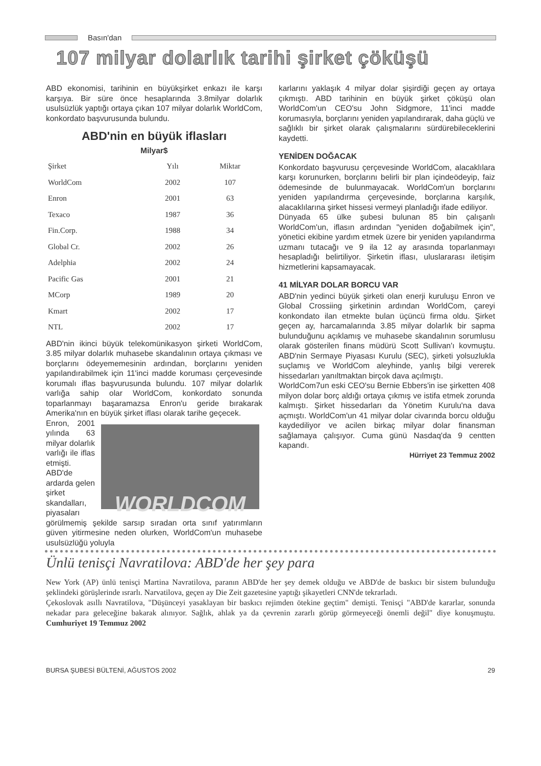Basın'dan
107 milyar dolarlık tarihi şirket çöküşü
ABD ekonomisi, tarihinin en büyükşirket enkazı ile karşı karşıya. Bir süre önce hesaplarında 3.8milyar dolarlık usulsüzlük yaptığı ortaya çıkan 107 milyar dolarlık WorldCom, konkordato başvurusunda bulundu.
ABD'nin en büyük iflasları
Milyar$
| Şirket | Yılı | Miktar |
| --- | --- | --- |
| WorldCom | 2002 | 107 |
| Enron | 2001 | 63 |
| Texaco | 1987 | 36 |
| Fin.Corp. | 1988 | 34 |
| Global Cr. | 2002 | 26 |
| Adelphia | 2002 | 24 |
| Pacific Gas | 2001 | 21 |
| MCorp | 1989 | 20 |
| Kmart | 2002 | 17 |
| NTL | 2002 | 17 |
ABD'nin ikinci büyük telekomünikasyon şirketi WorldCom, 3.85 milyar dolarlık muhasebe skandalının ortaya çıkması ve borçlarını ödeyememesinin ardından, borçlarını yeniden yapılandırabilmek için 11'inci madde koruması çerçevesinde korumalı iflas başvurusunda bulundu. 107 milyar dolarlık varlığa sahip olar WorldCom, konkordato sonunda toparlanmayı başaramazsa Enron'u geride bırakarak Amerika'nın en büyük şirket iflası olarak tarihe geçecek.
WORLDCOM
Enron, 2001 yılında 63 milyar dolarlık varlığı ile iflas etmişti.
ABD'de ardarda gelen şirket skandalları, piyasaları görülmemiş şekilde sarsıp sıradan orta sınıf yatırımların güven yitirmesine neden olurken, WorldCom'un muhasebe usulsüzlüğü yoluyla
karlarını yaklaşık 4 milyar dolar şişirdiği geçen ay ortaya çıkmıştı. ABD tarihinin en büyük şirket çöküşü olan WorldCom'un CEO'su John Sidgmore, 11'inci madde korumasıyla, borçlarını yeniden yapılandırarak, daha güçlü ve sağlıklı bir şirket olarak çalışmalarını sürdürebileceklerini kaydetti.
YENİDEN DOĞACAK
Konkordato başvurusu çerçevesinde WorldCom, alacaklılara karşı korunurken, borçlarını belirli bir plan içindeödeyip, faiz ödemesinde de bulunmayacak. WorldCom'un borçlarını yeniden yapılandırma çerçevesinde, borçlarına karşılık, alacaklılarına şirket hissesi vermeyi planladığı ifade ediliyor.
Dünyada 65 ülke şubesi bulunan 85 bin çalışanlı WorldCom'un, iflasın ardından "yeniden doğabilmek için", yönetici ekibine yardım etmek üzere bir yeniden yapılandırma uzmanı tutacağı ve 9 ila 12 ay arasında toparlanmayı hesapladığı belirtiliyor. Şirketin iflası, uluslararası iletişim hizmetlerini kapsamayacak.
41 MİLYAR DOLAR BORCU VAR
ABD'nin yedinci büyük şirketi olan enerji kuruluşu Enron ve Global Crossiing şirketinin ardından WorldCom, çareyi konkondato ilan etmekte bulan üçüncü firma oldu. Şirket geçen ay, harcamalarında 3.85 milyar dolarlık bir sapma bulunduğunu açıklamış ve muhasebe skandalının sorumlusu olarak gösterilen finans müdürü Scott Sullivan'ı kovmuştu. ABD'nin Sermaye Piyasası Kurulu (SEC), şirketi yolsuzlukla suçlamış ve WorldCom aleyhinde, yanlış bilgi vererek hissedarları yanıltmaktan birçok dava açılmıştı.
WorldCom7un eski CEO'su Bernie Ebbers'in ise şirketten 408 milyon dolar borç aldığı ortaya çıkmış ve istifa etmek zorunda kalmıştı. Şirket hissedarları da Yönetim Kurulu'na dava açmıştı. WorldCom'un 41 milyar dolar civarında borcu olduğu kaydediliyor ve acilen birkaç milyar dolar finansman sağlamaya çalışıyor. Cuma günü Nasdaq'da 9 centten kapandı.
Hürriyet 23 Temmuz 2002
Ünlü tenisçi Navratilova: ABD'de her şey para
New York (AP) ünlü tenisçi Martina Navratilova, paranın ABD'de her şey demek olduğu ve ABD'de de baskıcı bir sistem bulunduğu şeklindeki görüşlerinde ısrarlı. Narvatilova, geçen ay Die Zeit gazetesine yaptığı şikayetleri CNN'de tekrarladı.
Çekoslovak asıllı Navratilova, "Düşünceyi yasaklayan bir baskıcı rejimden ötekine geçtim" demişti. Tenisçi "ABD'de kararlar, sonunda nekadar para geleceğine bakarak alınıyor. Sağlık, ahlak ya da çevrenin zararlı görüp görmeyeceği önemli değil" diye konuşmuştu. Cumhuriyet 19 Temmuz 2002
BURSA ŞUBESİ BÜLTENİ, AĞUSTOS 2002 29